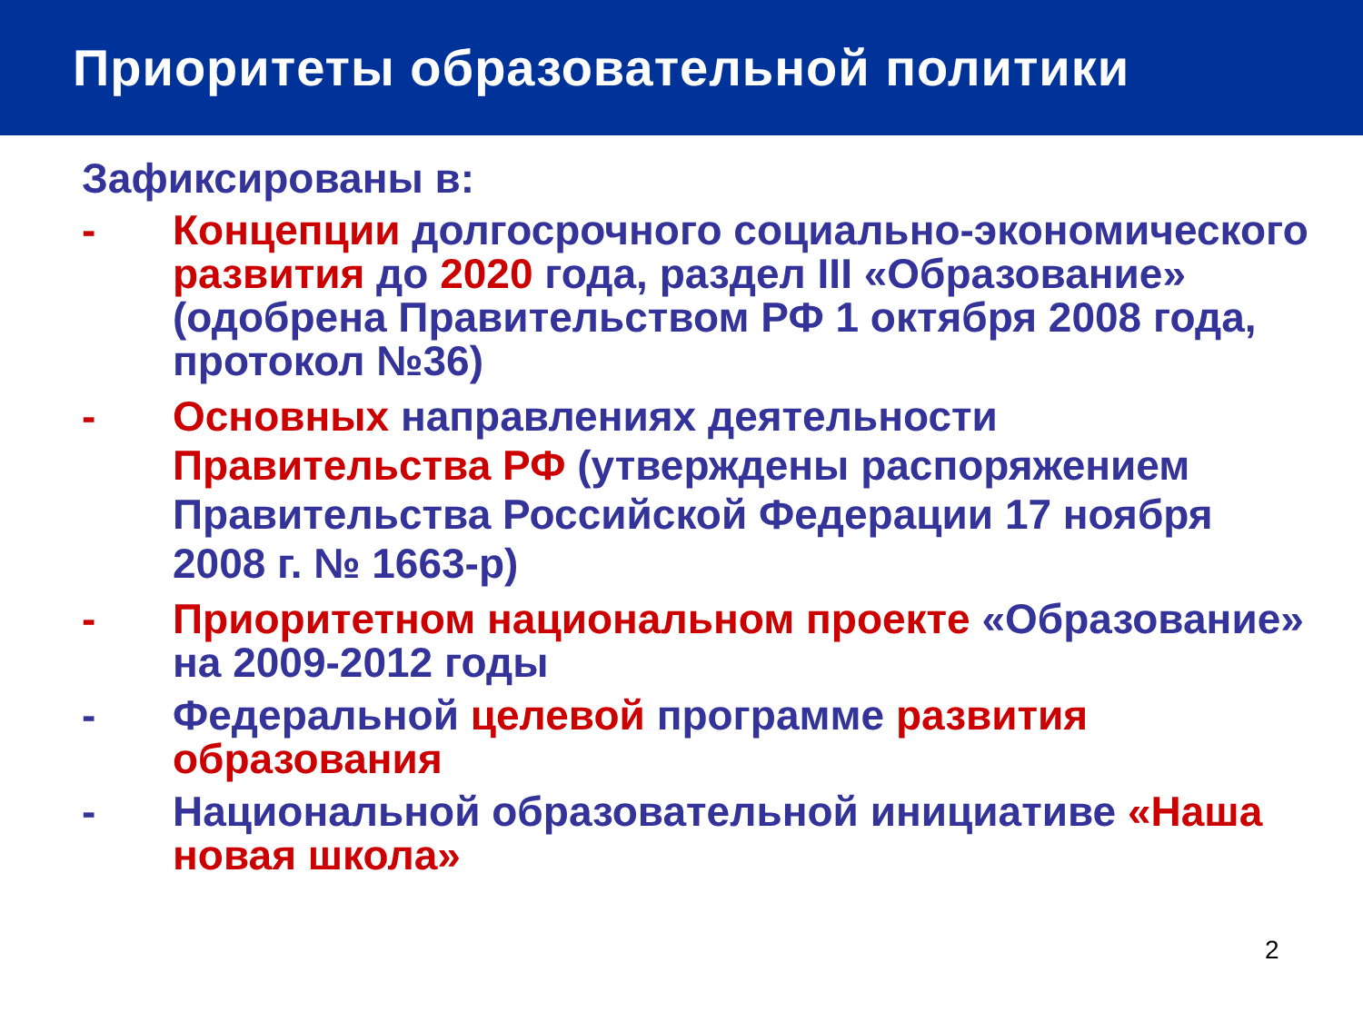Приоритеты образовательной политики
Зафиксированы в:
- Концепции долгосрочного социально-экономического развития до 2020 года, раздел III «Образование» (одобрена Правительством РФ 1 октября 2008 года, протокол №36)
- Основных направлениях деятельности Правительства РФ (утверждены распоряжением Правительства Российской Федерации 17 ноября 2008 г. № 1663-р)
- Приоритетном национальном проекте «Образование» на 2009-2012 годы
- Федеральной целевой программе развития образования
- Национальной образовательной инициативе «Наша новая школа»
2